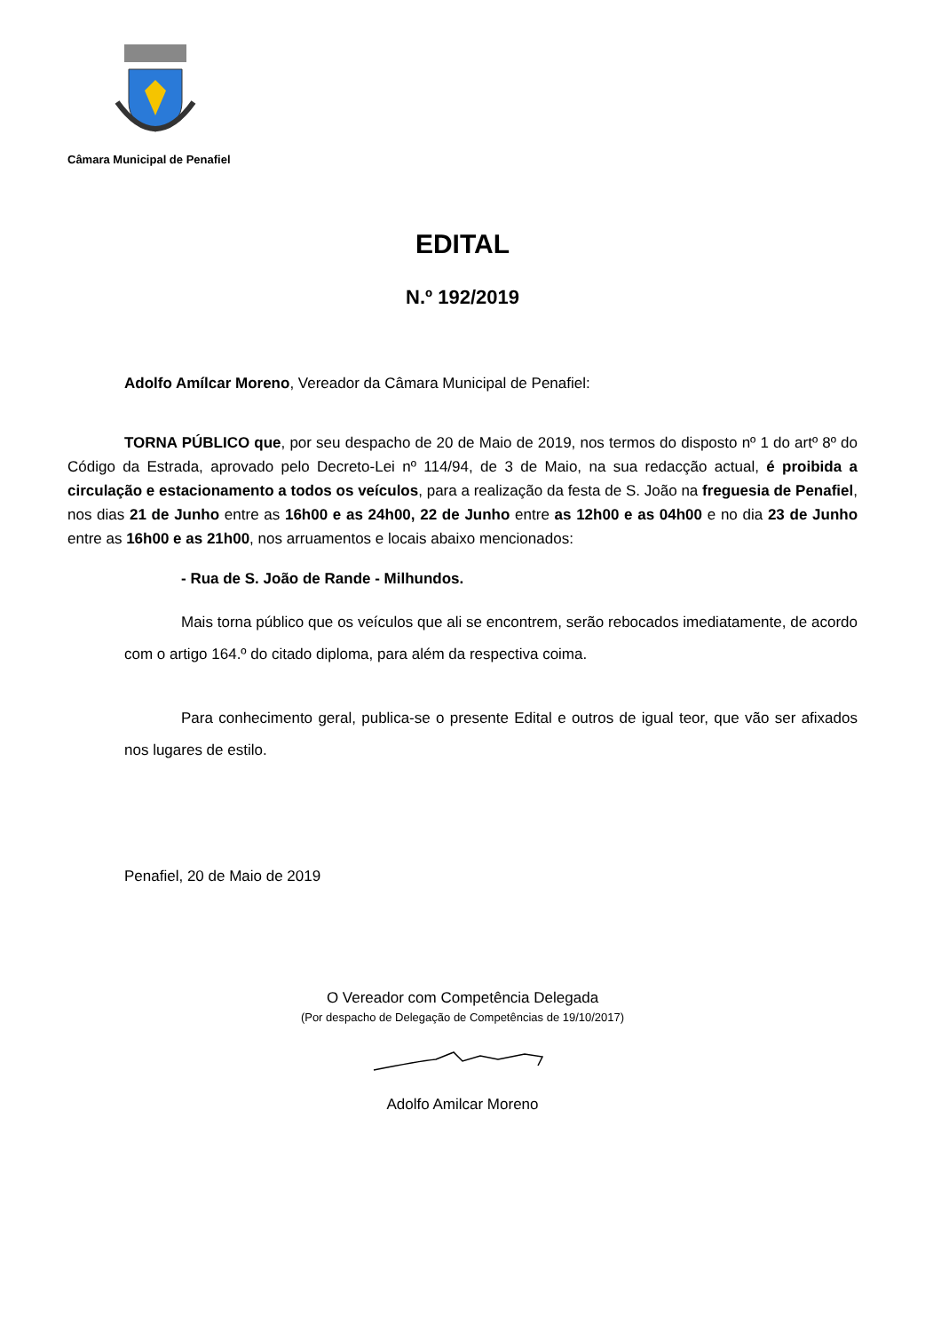Câmara Municipal de Penafiel
EDITAL
N.º 192/2019
Adolfo Amílcar Moreno, Vereador da Câmara Municipal de Penafiel:
TORNA PÚBLICO que, por seu despacho de 20 de Maio de 2019, nos termos do disposto nº 1 do artº 8º do Código da Estrada, aprovado pelo Decreto-Lei nº 114/94, de 3 de Maio, na sua redacção actual, é proibida a circulação e estacionamento a todos os veículos, para a realização da festa de S. João na freguesia de Penafiel, nos dias 21 de Junho entre as 16h00 e as 24h00, 22 de Junho entre as 12h00 e as 04h00 e no dia 23 de Junho entre as 16h00 e as 21h00, nos arruamentos e locais abaixo mencionados:
- Rua de S. João de Rande - Milhundos.
Mais torna público que os veículos que ali se encontrem, serão rebocados imediatamente, de acordo com o artigo 164.º do citado diploma, para além da respectiva coima.
Para conhecimento geral, publica-se o presente Edital e outros de igual teor, que vão ser afixados nos lugares de estilo.
Penafiel, 20 de Maio de 2019
O Vereador com Competência Delegada
(Por despacho de Delegação de Competências de 19/10/2017)
Adolfo Amilcar Moreno